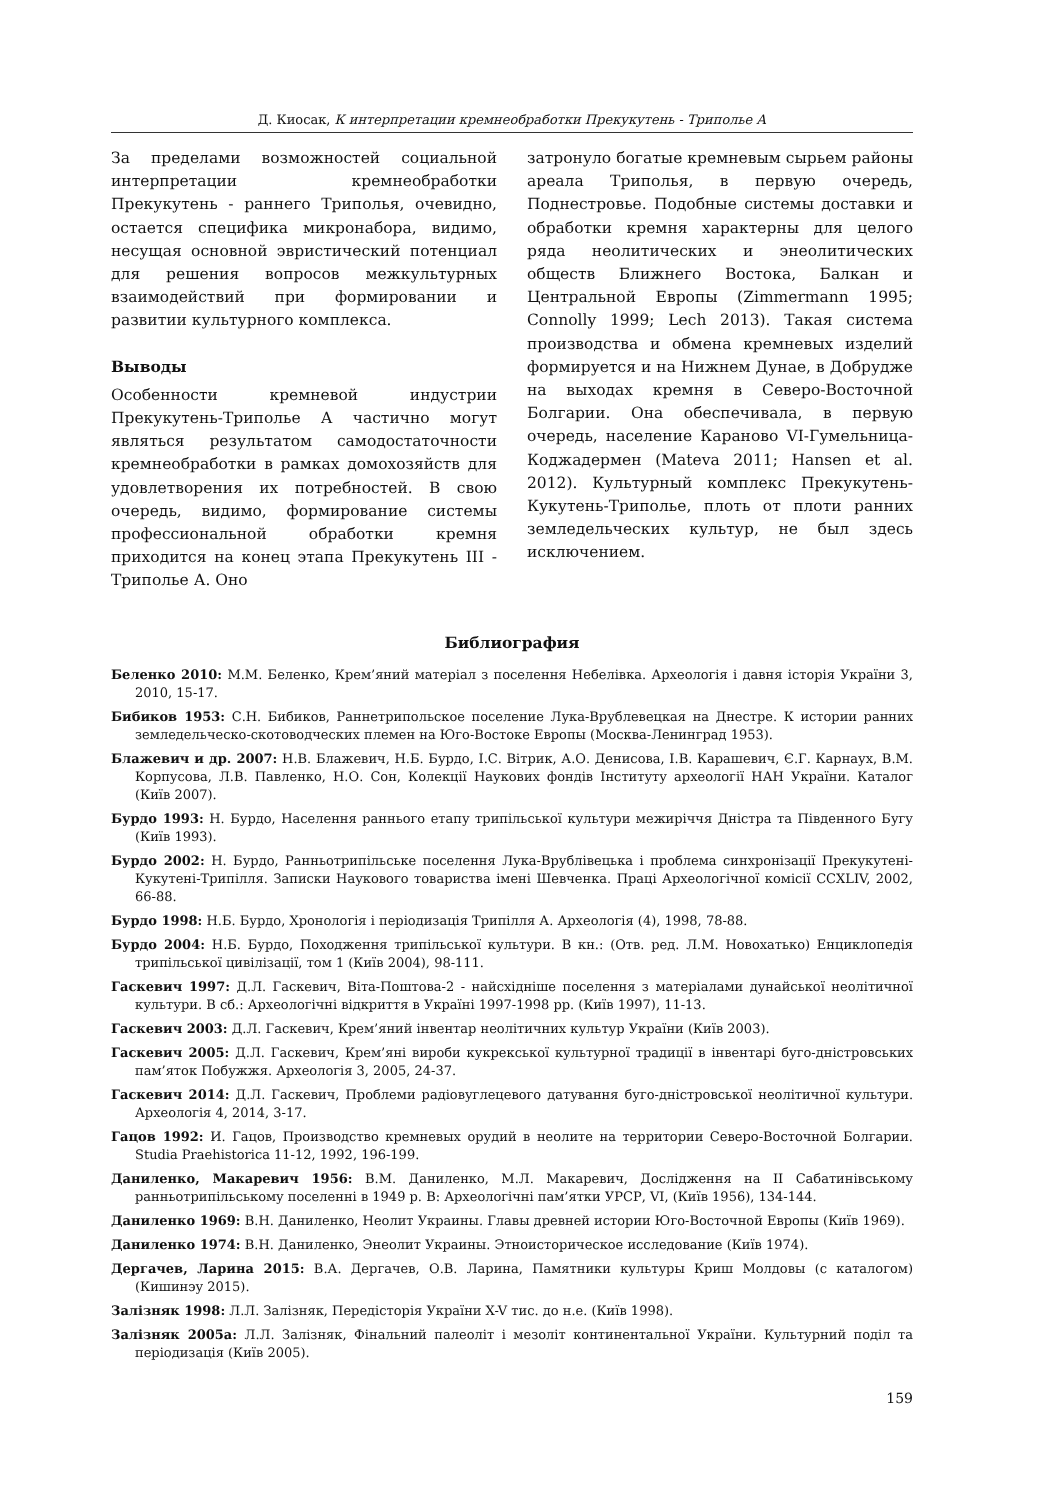Д. Киосак, К интерпретации кремнеобработки Прекукутень - Триполье А
За пределами возможностей социальной интерпретации кремнеобработки Прекукутень - раннего Триполья, очевидно, остается специфика микронабора, видимо, несущая основной эвристический потенциал для решения вопросов межкультурных взаимодействий при формировании и развитии культурного комплекса.
Выводы
Особенности кремневой индустрии Прекукутень-Триполье А частично могут являться результатом самодостаточности кремнеобработки в рамках домохозяйств для удовлетворения их потребностей. В свою очередь, видимо, формирование системы профессиональной обработки кремня приходится на конец этапа Прекукутень III - Триполье А. Оно
затронуло богатые кремневым сырьем районы ареала Триполья, в первую очередь, Поднестровье. Подобные системы доставки и обработки кремня характерны для целого ряда неолитических и энеолитических обществ Ближнего Востока, Балкан и Центральной Европы (Zimmermann 1995; Connolly 1999; Lech 2013). Такая система производства и обмена кремневых изделий формируется и на Нижнем Дунае, в Добрудже на выходах кремня в Северо-Восточной Болгарии. Она обеспечивала, в первую очередь, население Караново VI-Гумельница-Коджадермен (Mateva 2011; Hansen et al. 2012). Культурный комплекс Прекукутень-Кукутень-Триполье, плоть от плоти ранних земледельческих культур, не был здесь исключением.
Библиография
Беленко 2010: М.М. Беленко, Крем’яний матеріал з поселення Небелівка. Археологія і давня історія України 3, 2010, 15-17.
Бибиков 1953: С.Н. Бибиков, Раннетрипольское поселение Лука-Врублевецкая на Днестре. К истории ранних земледельческо-скотоводческих племен на Юго-Востоке Европы (Москва-Ленинград 1953).
Блажевич и др. 2007: Н.В. Блажевич, Н.Б. Бурдо, І.С. Вітрик, А.О. Денисова, І.В. Карашевич, Є.Г. Карнаух, В.М. Корпусова, Л.В. Павленко, Н.О. Сон, Колекції Наукових фондів Інституту археології НАН України. Каталог (Київ 2007).
Бурдо 1993: Н. Бурдо, Населення раннього етапу трипільської культури межиріччя Дністра та Південного Бугу (Київ 1993).
Бурдо 2002: Н. Бурдо, Ранньотрипільське поселення Лука-Врублівецька і проблема синхронізації Прекукутені-Кукутені-Трипілля. Записки Наукового товариства імені Шевченка. Праці Археологічної комісії CCXLIV, 2002, 66-88.
Бурдо 1998: Н.Б. Бурдо, Хронологія і періодизація Трипілля А. Археологія (4), 1998, 78-88.
Бурдо 2004: Н.Б. Бурдо, Походження трипільської культури. В кн.: (Отв. ред. Л.М. Новохатько) Енциклопедія трипільської цивілізації, том 1 (Київ 2004), 98-111.
Гаскевич 1997: Д.Л. Гаскевич, Віта-Поштова-2 - найсхідніше поселення з матеріалами дунайської неолітичної культури. В сб.: Археологічні відкриття в Україні 1997-1998 рр. (Київ 1997), 11-13.
Гаскевич 2003: Д.Л. Гаскевич, Крем’яний інвентар неолітичних культур України (Київ 2003).
Гаскевич 2005: Д.Л. Гаскевич, Крем’яні вироби кукрекської культурної традиції в інвентарі буго-дністровських пам’яток Побужжя. Археологія 3, 2005, 24-37.
Гаскевич 2014: Д.Л. Гаскевич, Проблеми радіовуглецевого датування буго-дністровської неолітичної культури. Археологія 4, 2014, 3-17.
Гацов 1992: И. Гацов, Производство кремневых орудий в неолите на территории Северо-Восточной Болгарии. Studia Praehistorica 11-12, 1992, 196-199.
Даниленко, Макаревич 1956: В.М. Даниленко, М.Л. Макаревич, Дослідження на II Сабатинівському ранньотрипільському поселенні в 1949 р. В: Археологічні пам’ятки УРСР, VI, (Київ 1956), 134-144.
Даниленко 1969: В.Н. Даниленко, Неолит Украины. Главы древней истории Юго-Восточной Европы (Київ 1969).
Даниленко 1974: В.Н. Даниленко, Энеолит Украины. Этноисторическое исследование (Київ 1974).
Дергачев, Ларина 2015: В.А. Дергачев, О.В. Ларина, Памятники культуры Криш Молдовы (с каталогом) (Кишинэу 2015).
Залізняк 1998: Л.Л. Залізняк, Передісторія України X-V тис. до н.е. (Київ 1998).
Залізняк 2005а: Л.Л. Залізняк, Фінальний палеоліт і мезоліт континентальної України. Культурний поділ та періодизація (Київ 2005).
159